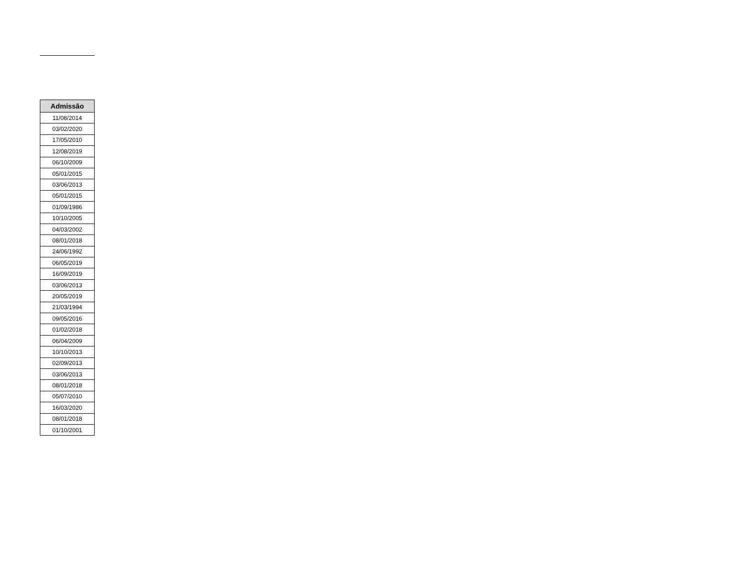| Admissão |
| --- |
| 11/08/2014 |
| 03/02/2020 |
| 17/05/2010 |
| 12/08/2019 |
| 06/10/2009 |
| 05/01/2015 |
| 03/06/2013 |
| 05/01/2015 |
| 01/09/1986 |
| 10/10/2005 |
| 04/03/2002 |
| 08/01/2018 |
| 24/06/1992 |
| 06/05/2019 |
| 16/09/2019 |
| 03/06/2013 |
| 20/05/2019 |
| 21/03/1994 |
| 09/05/2016 |
| 01/02/2018 |
| 06/04/2009 |
| 10/10/2013 |
| 02/09/2013 |
| 03/06/2013 |
| 08/01/2018 |
| 05/07/2010 |
| 16/03/2020 |
| 08/01/2018 |
| 01/10/2001 |